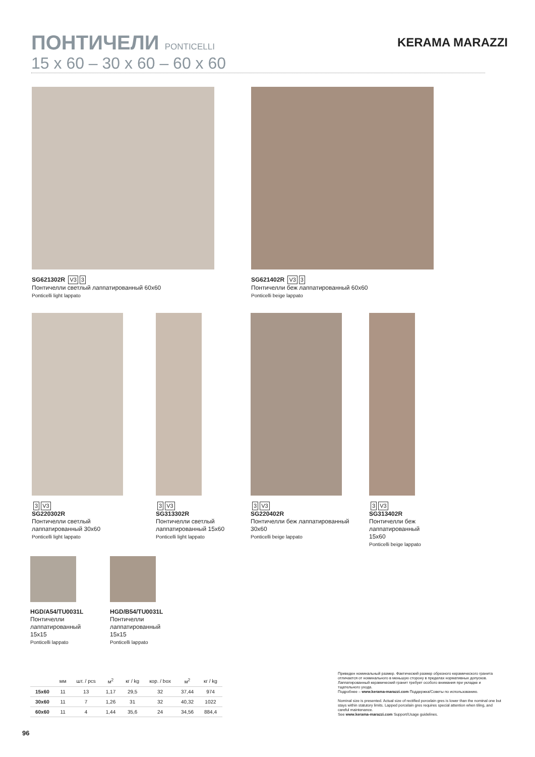ПОНТИЧЕЛИ PONTICELLI
KERAMA MARAZZI
15 x 60 – 30 x 60 – 60 x 60
SG621302R V3 3
Понтичелли светлый лаппатированный 60x60
Ponticelli light lappato
SG621402R V3 3
Понтичелли беж лаппатированный 60x60
Ponticelli beige lappato
3 V3
SG220302R
Понтичелли светлый лаппатированный 30x60
Ponticelli light lappato
3 V3
SG313302R
Понтичелли светлый лаппатированный 15x60
Ponticelli light lappato
3 V3
SG220402R
Понтичелли беж лаппатированный 30x60
Ponticelli beige lappato
3 V3
SG313402R
Понтичелли беж лаппатированный 15x60
Ponticelli beige lappato
HGD/A54/TU0031L
Понтичелли лаппатированный 15x15
Ponticelli lappato
HGD/B54/TU0031L
Понтичелли лаппатированный 15x15
Ponticelli lappato
| | мм | шт. / pcs | м<sup>2</sup> | кг / kg | кор. / box | м<sup>2</sup> | кг / kg |
| --- | --- | --- | --- | --- | --- | --- | --- |
| 15x60 | 11 | 13 | 1,17 | 29,5 | 32 | 37,44 | 974 |
| 30x60 | 11 | 7 | 1,26 | 31 | 32 | 40,32 | 1022 |
| 60x60 | 11 | 4 | 1,44 | 35,6 | 24 | 34,56 | 884,4 |
Приведен номинальный размер. Фактический размер обрезного керамического гранита отличается от номинального в меньшую сторону в пределах нормативных допусков. Лаппатированный керамический гранит требует особого внимания при укладке и тщательного ухода.
Подробнее – www.kerama-marazzi.com Поддержка/Советы по использованию.
Nominal size is presented. Actual size of rectified porcelain gres is lower than the nominal one but stays within statutory limits. Lapped porcelain gres requires special attention when tiling, and careful maintenance.
See www.kerama-marazzi.com Support/Usage guidelines.
96